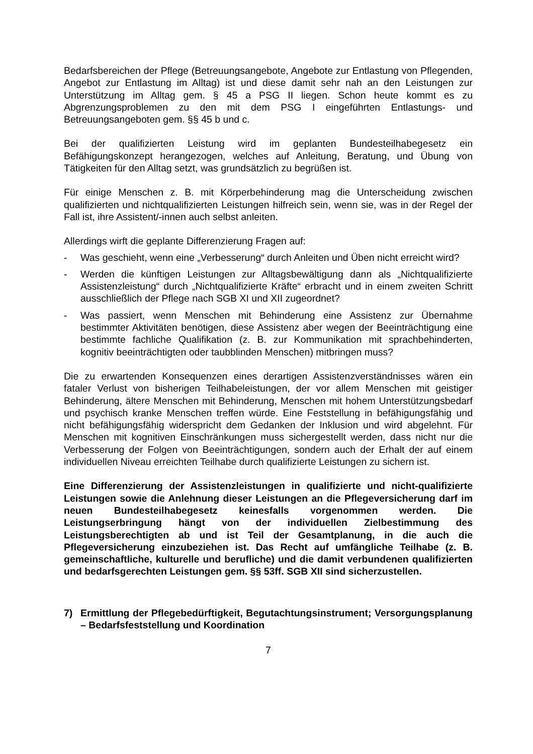Bedarfsbereichen der Pflege (Betreuungsangebote, Angebote zur Entlastung von Pflegenden, Angebot zur Entlastung im Alltag) ist und diese damit sehr nah an den Leistungen zur Unterstützung im Alltag gem. § 45 a PSG II liegen. Schon heute kommt es zu Abgrenzungsproblemen zu den mit dem PSG I eingeführten Entlastungs- und Betreuungsangeboten gem. §§ 45 b und c.
Bei der qualifizierten Leistung wird im geplanten Bundesteilhabegesetz ein Befähigungskonzept herangezogen, welches auf Anleitung, Beratung, und Übung von Tätigkeiten für den Alltag setzt, was grundsätzlich zu begrüßen ist.
Für einige Menschen z. B. mit Körperbehinderung mag die Unterscheidung zwischen qualifizierten und nichtqualifizierten Leistungen hilfreich sein, wenn sie, was in der Regel der Fall ist, ihre Assistent/-innen auch selbst anleiten.
Allerdings wirft die geplante Differenzierung Fragen auf:
- Was geschieht, wenn eine „Verbesserung“ durch Anleiten und Üben nicht erreicht wird?
- Werden die künftigen Leistungen zur Alltagsbewältigung dann als „Nichtqualifizierte Assistenzleistung“ durch „Nichtqualifizierte Kräfte“ erbracht und in einem zweiten Schritt ausschließlich der Pflege nach SGB XI und XII zugeordnet?
- Was passiert, wenn Menschen mit Behinderung eine Assistenz zur Übernahme bestimmter Aktivitäten benötigen, diese Assistenz aber wegen der Beeinträchtigung eine bestimmte fachliche Qualifikation (z. B. zur Kommunikation mit sprachbehinderten, kognitiv beeinträchtigten oder taubblinden Menschen) mitbringen muss?
Die zu erwartenden Konsequenzen eines derartigen Assistenzverständnisses wären ein fataler Verlust von bisherigen Teilhabeleistungen, der vor allem Menschen mit geistiger Behinderung, ältere Menschen mit Behinderung, Menschen mit hohem Unterstützungsbedarf und psychisch kranke Menschen treffen würde. Eine Feststellung in befähigungsfähig und nicht befähigungsfähig widerspricht dem Gedanken der Inklusion und wird abgelehnt. Für Menschen mit kognitiven Einschränkungen muss sichergestellt werden, dass nicht nur die Verbesserung der Folgen von Beeinträchtigungen, sondern auch der Erhalt der auf einem individuellen Niveau erreichten Teilhabe durch qualifizierte Leistungen zu sichern ist.
Eine Differenzierung der Assistenzleistungen in qualifizierte und nicht-qualifizierte Leistungen sowie die Anlehnung dieser Leistungen an die Pflegeversicherung darf im neuen Bundesteilhabegesetz keinesfalls vorgenommen werden. Die Leistungserbringung hängt von der individuellen Zielbestimmung des Leistungsberechtigten ab und ist Teil der Gesamtplanung, in die auch die Pflegeversicherung einzubeziehen ist. Das Recht auf umfängliche Teilhabe (z. B. gemeinschaftliche, kulturelle und berufliche) und die damit verbundenen qualifizierten und bedarfsgerechten Leistungen gem. §§ 53ff. SGB XII sind sicherzustellen.
7) Ermittlung der Pflegebedürftigkeit, Begutachtungsinstrument; Versorgungsplanung – Bedarfsfeststellung und Koordination
7